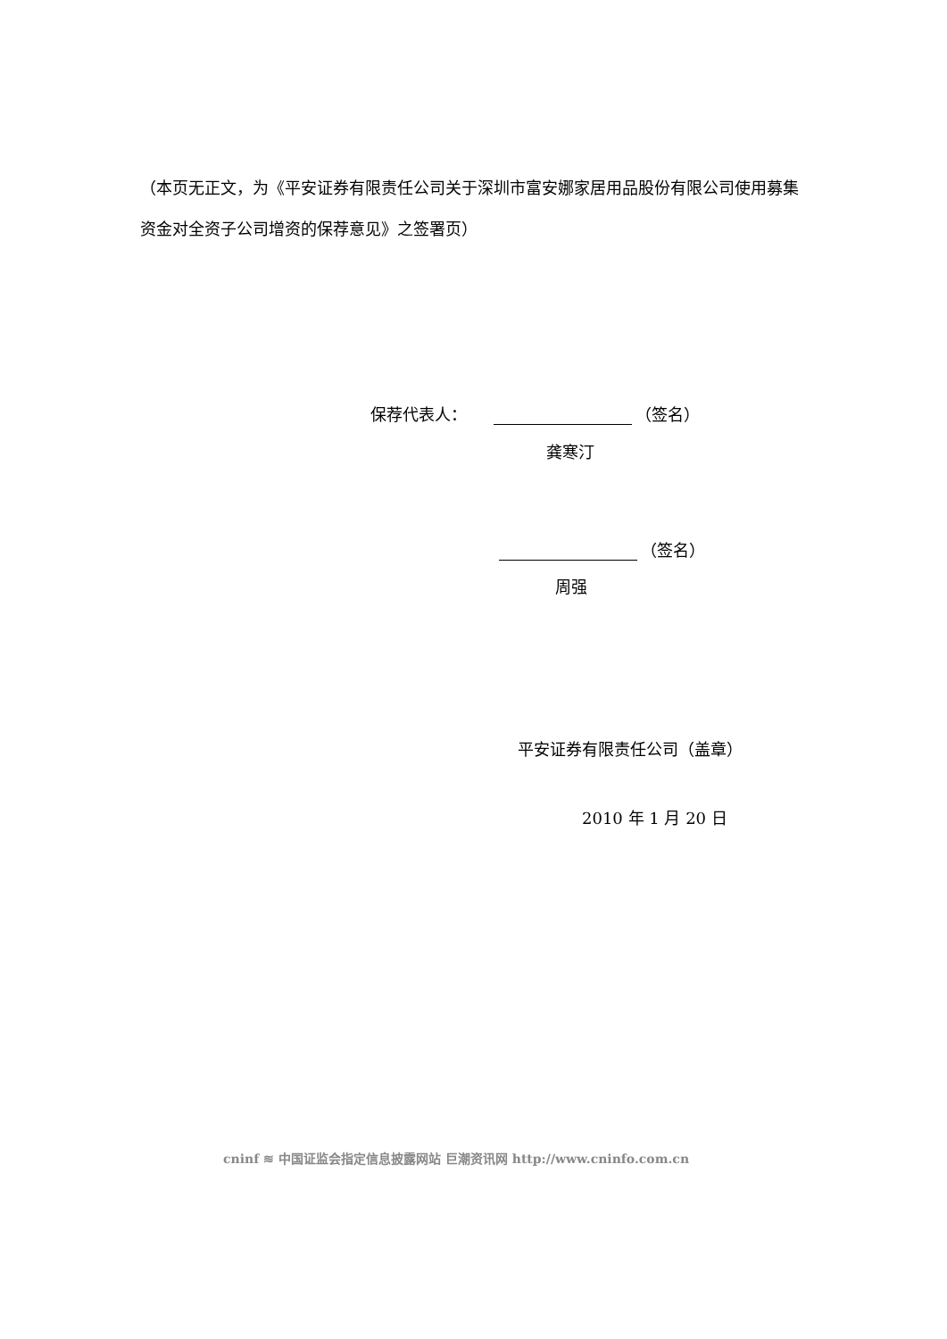（本页无正文，为《平安证券有限责任公司关于深圳市富安娜家居用品股份有限公司使用募集资金对全资子公司增资的保荐意见》之签署页）
保荐代表人： （签名）
龚寒汀
（签名）
周强
平安证券有限责任公司（盖章）
2010 年 1 月 20 日
cninf ≋ 中国证监会指定信息披露网站 巨潮资讯网 http://www.cninfo.com.cn